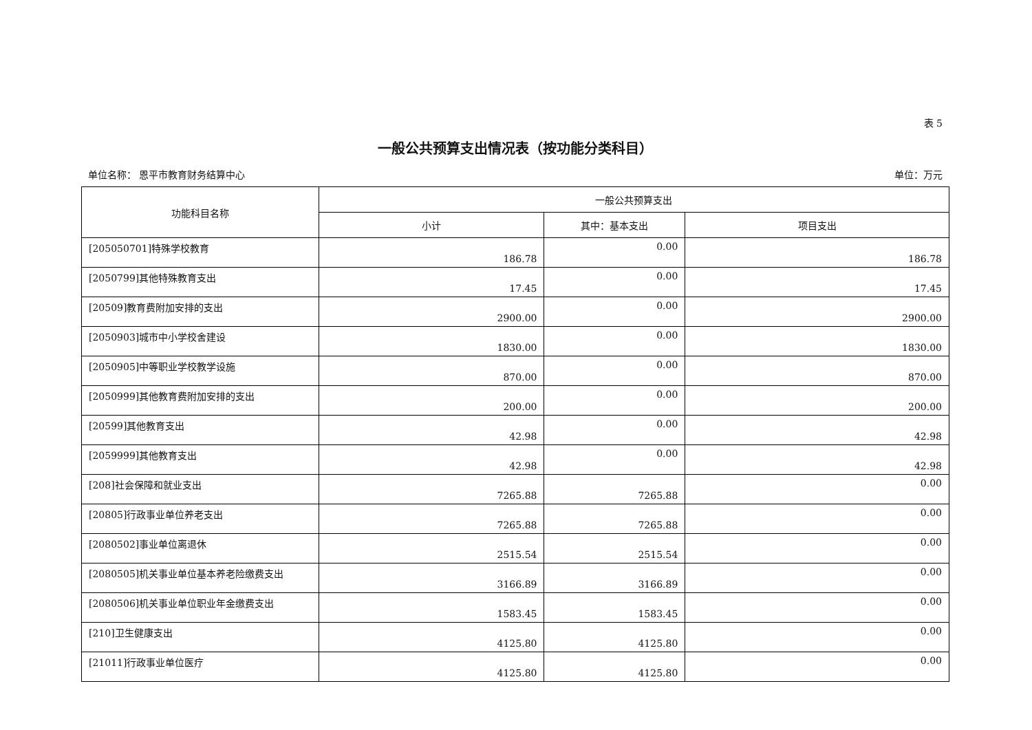表 5
一般公共预算支出情况表（按功能分类科目）
单位名称： 恩平市教育财务结算中心 单位：万元
| 功能科目名称 | 一般公共预算支出 | | |
| --- | --- | --- | --- |
| | 小计 | 其中：基本支出 | 项目支出 |
| [205050701]特殊学校教育 | 186.78 | 0.00 | 186.78 |
| [2050799]其他特殊教育支出 | 17.45 | 0.00 | 17.45 |
| [20509]教育费附加安排的支出 | 2900.00 | 0.00 | 2900.00 |
| [2050903]城市中小学校舍建设 | 1830.00 | 0.00 | 1830.00 |
| [2050905]中等职业学校教学设施 | 870.00 | 0.00 | 870.00 |
| [2050999]其他教育费附加安排的支出 | 200.00 | 0.00 | 200.00 |
| [20599]其他教育支出 | 42.98 | 0.00 | 42.98 |
| [2059999]其他教育支出 | 42.98 | 0.00 | 42.98 |
| [208]社会保障和就业支出 | 7265.88 | 7265.88 | 0.00 |
| [20805]行政事业单位养老支出 | 7265.88 | 7265.88 | 0.00 |
| [2080502]事业单位离退休 | 2515.54 | 2515.54 | 0.00 |
| [2080505]机关事业单位基本养老险缴费支出 | 3166.89 | 3166.89 | 0.00 |
| [2080506]机关事业单位职业年金缴费支出 | 1583.45 | 1583.45 | 0.00 |
| [210]卫生健康支出 | 4125.80 | 4125.80 | 0.00 |
| [21011]行政事业单位医疗 | 4125.80 | 4125.80 | 0.00 |